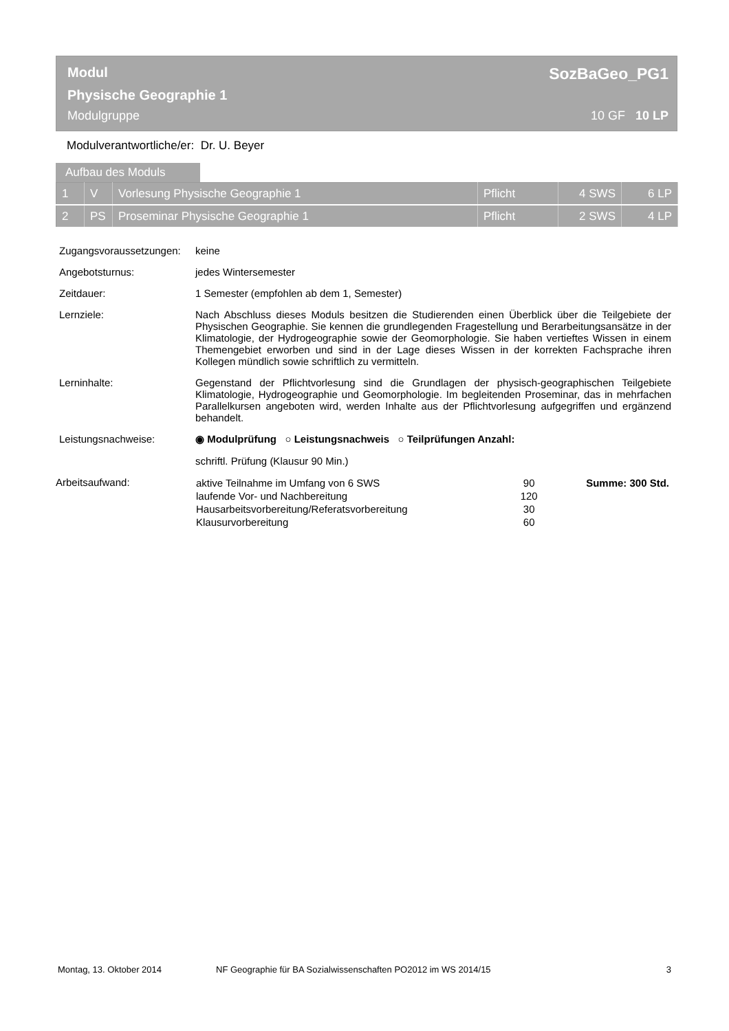Modul SozBaGeo_PG1
Physische Geographie 1
Modulgruppe 10 GF 10 LP
Modulverantwortliche/er: Dr. U. Beyer
Aufbau des Moduls
| 1 | V | Vorlesung Physische Geographie 1 | Pflicht | 4 SWS | 6 LP |
| 2 | PS | Proseminar Physische Geographie 1 | Pflicht | 2 SWS | 4 LP |
Zugangsvoraussetzungen:
keine
Angebotsturnus: jedes Wintersemester
Zeitdauer: 1 Semester (empfohlen ab dem 1, Semester)
Lernziele: Nach Abschluss dieses Moduls besitzen die Studierenden einen Überblick über die Teilgebiete der Physischen Geographie. Sie kennen die grundlegenden Fragestellung und Berarbeitungsansätze in der Klimatologie, der Hydrogeographie sowie der Geomorphologie. Sie haben vertieftes Wissen in einem Themengebiet erworben und sind in der Lage dieses Wissen in der korrekten Fachsprache ihren Kollegen mündlich sowie schriftlich zu vermitteln.
Lerninhalte: Gegenstand der Pflichtvorlesung sind die Grundlagen der physisch-geographischen Teilgebiete Klimatologie, Hydrogeographie und Geomorphologie. Im begleitenden Proseminar, das in mehrfachen Parallelkursen angeboten wird, werden Inhalte aus der Pflichtvorlesung aufgegriffen und ergänzend behandelt.
Leistungsnachweise: ◉ Modulprüfung ○ Leistungsnachweis ○ Teilprüfungen Anzahl:
schriftl. Prüfung (Klausur 90 Min.)
Arbeitsaufwand:
| aktive Teilnahme im Umfang von 6 SWS | 90 | Summe: 300 Std. |
| laufende Vor- und Nachbereitung | 120 | |
| Hausarbeitsvorbereitung/Referatsvorbereitung | 30 | |
| Klausurvorbereitung | 60 | |
Montag, 13. Oktober 2014 NF Geographie für BA Sozialwissenschaften PO2012 im WS 2014/15 3